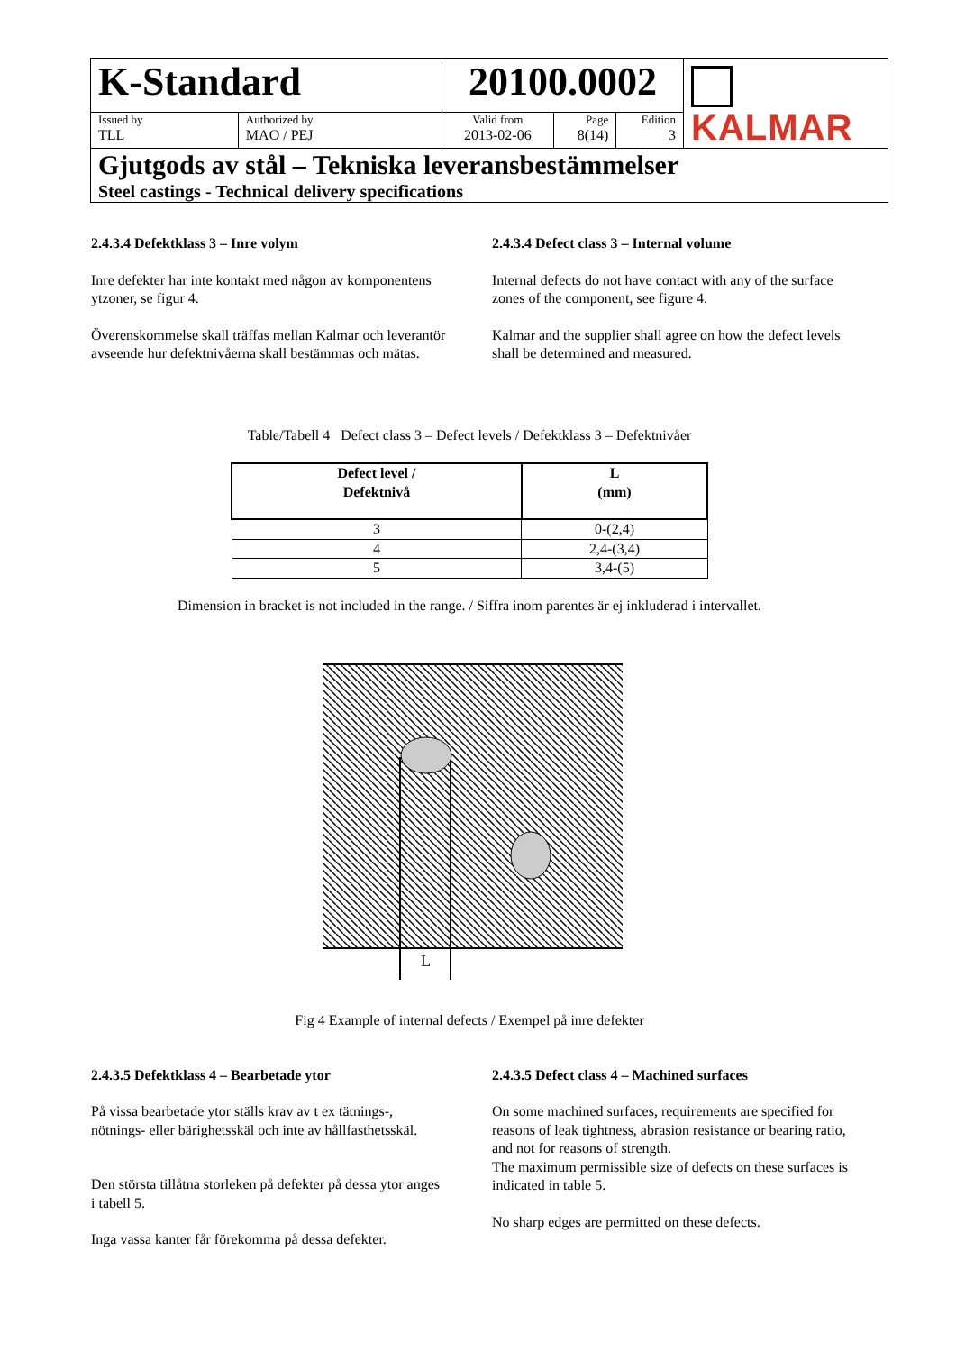| K-Standard | | 20100.0002 | | | KALMAR |
| Issued by TLL | Authorized by MAO / PEJ | Valid from 2013-02-06 | Page 8(14) | Edition 3 | |
| Gjutgods av stål – Tekniska leveransbestämmelser Steel castings - Technical delivery specifications | | | | | |
2.4.3.4 Defektklass 3 – Inre volym
Inre defekter har inte kontakt med någon av komponentens ytzoner, se figur 4.
Överenskommelse skall träffas mellan Kalmar och leverantör avseende hur defektnivåerna skall bestämmas och mätas.
2.4.3.4 Defect class 3 – Internal volume
Internal defects do not have contact with any of the surface zones of the component, see figure 4.
Kalmar and the supplier shall agree on how the defect levels shall be determined and measured.
Table/Tabell 4 Defect class 3 – Defect levels / Defektklass 3 – Defektnivåer
| Defect level / Defektnivå | L (mm) |
| --- | --- |
| 3 | 0-(2,4) |
| 4 | 2,4-(3,4) |
| 5 | 3,4-(5) |
Dimension in bracket is not included in the range. / Siffra inom parentes är ej inkluderad i intervallet.
L
Fig 4 Example of internal defects / Exempel på inre defekter
2.4.3.5 Defektklass 4 – Bearbetade ytor
På vissa bearbetade ytor ställs krav av t ex tätnings-, nötnings- eller bärighetsskäl och inte av hållfasthetsskäl.
Den största tillåtna storleken på defekter på dessa ytor anges i tabell 5.
Inga vassa kanter får förekomma på dessa defekter.
2.4.3.5 Defect class 4 – Machined surfaces
On some machined surfaces, requirements are specified for reasons of leak tightness, abrasion resistance or bearing ratio, and not for reasons of strength.
The maximum permissible size of defects on these surfaces is indicated in table 5.
No sharp edges are permitted on these defects.